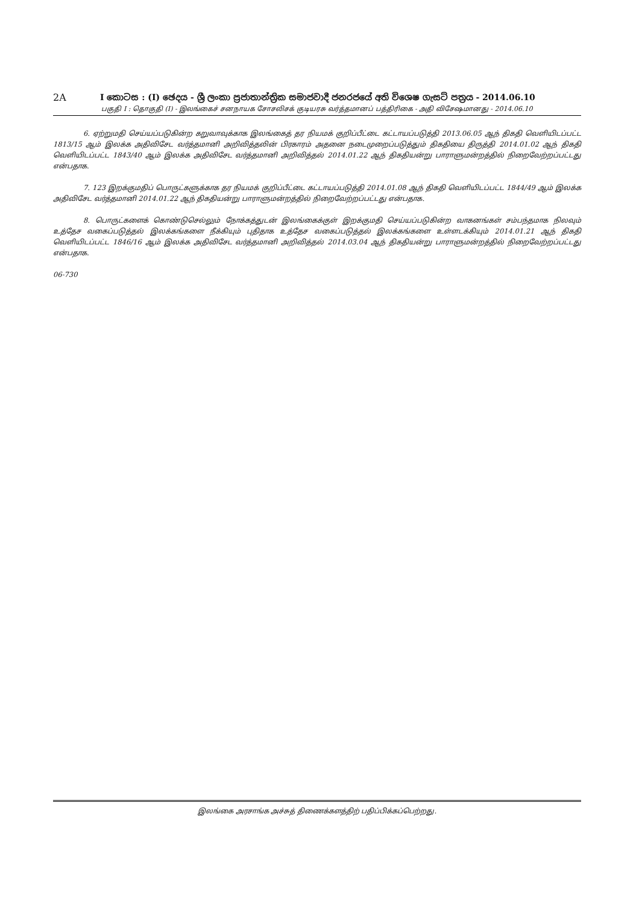2A I කොටස : (I) ඡෙදය - ශ්‍රී ලංකා ප්‍රජාතාන්ත්‍රික සමාජවාදී ජනරජයේ අති විශෙෂ ගැසට් පත්‍රය - 2014.06.10
பகுதி I : தொகுதி (I) - இலங்கைச் சனநாயக சோசலிசக் குடியரசு வர்த்தமானப் பத்திரிகை - அதி விசேஷமானது - 2014.06.10
6. ஏற்றுமதி செய்யப்படுகின்ற கறுவாவுக்காக இலங்கைத் தர நியமக் குறிப்பீட்டை கட்டாயப்படுத்தி 2013.06.05 ஆந் திகதி வெளியிடப்பட்ட 1813/15 ஆம் இலக்க அதிவிசேட வர்த்தமானி அறிவித்தலின் பிரகாரம் அதனை நடைமுறைப்படுத்தும் திகதியை திருத்தி 2014.01.02 ஆந் திகதி வெளியிடப்பட்ட 1843/40 ஆம் இலக்க அதிவிசேட வர்த்தமானி அறிவித்தல் 2014.01.22 ஆந் திகதியன்று பாராளுமன்றத்தில் நிறைவேற்றப்பட்டது என்பதாக.
7. 123 இறக்குமதிப் பொருட்களுக்காக தர நியமக் குறிப்பீட்டை கட்டாயப்படுத்தி 2014.01.08 ஆந் திகதி வெளியிடப்பட்ட 1844/49 ஆம் இலக்க அதிவிசேட வர்த்தமானி 2014.01.22 ஆந் திகதியன்று பாராளுமன்றத்தில் நிறைவேற்றப்பட்டது என்பதாக.
8. பொருட்களைக் கொண்டுசெல்லும் நோக்கத்துடன் இலங்கைக்குள் இறக்குமதி செய்யப்படுகின்ற வாகனங்கள் சம்பந்தமாக நிலவும் உத்தேச வகைப்படுத்தல் இலக்கங்களை நீக்கியும் புதிதாக உத்தேச வகைப்படுத்தல் இலக்கங்களை உள்ளடக்கியும் 2014.01.21 ஆந் திகதி வெளியிடப்பட்ட 1846/16 ஆம் இலக்க அதிவிசேட வர்த்தமானி அறிவித்தல் 2014.03.04 ஆந் திகதியன்று பாராளுமன்றத்தில் நிறைவேற்றப்பட்டது என்பதாக.
06-730
இலங்கை அரசாங்க அச்சுத் திணைக்களத்திற் பதிப்பிக்கப்பெற்றது.